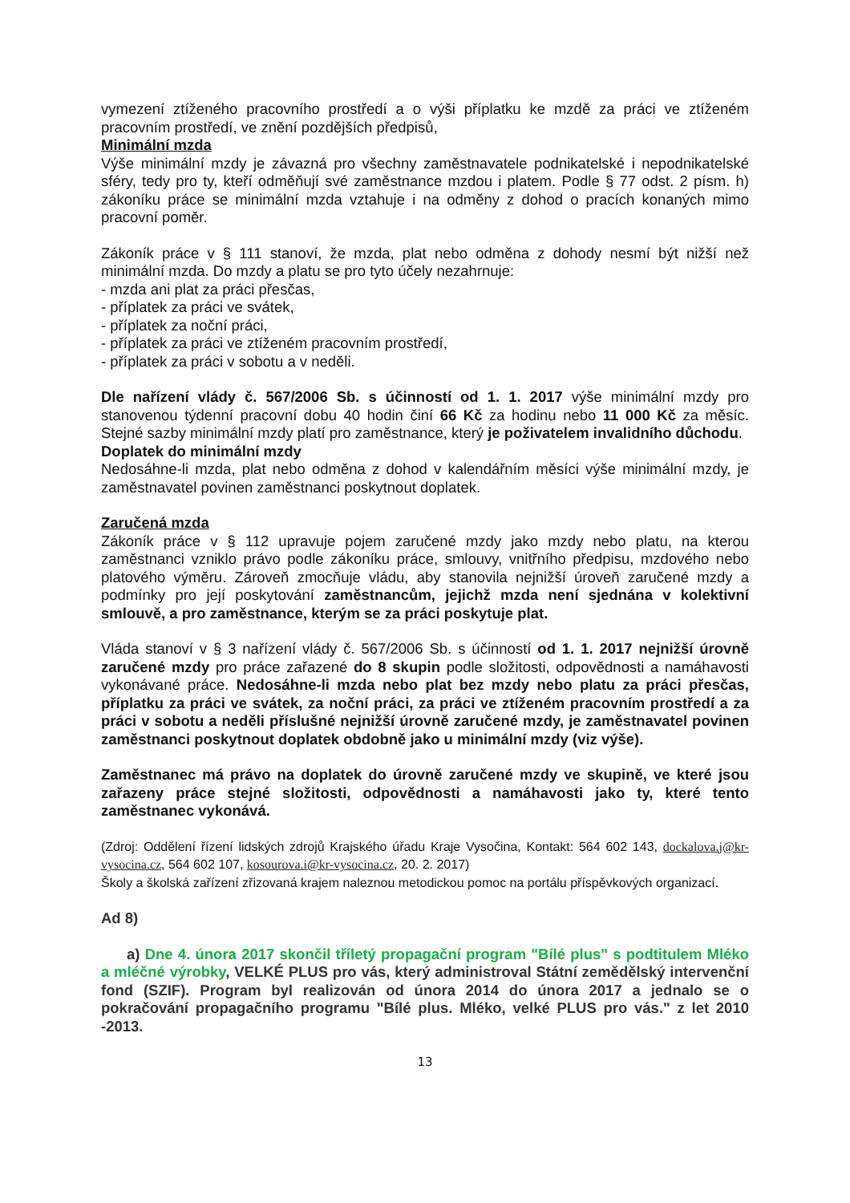vymezení ztíženého pracovního prostředí a o výši příplatku ke mzdě za práci ve ztíženém pracovním prostředí, ve znění pozdějších předpisů,
Minimální mzda
Výše minimální mzdy je závazná pro všechny zaměstnavatele podnikatelské i nepodnikatelské sféry, tedy pro ty, kteří odměňují své zaměstnance mzdou i platem. Podle § 77 odst. 2 písm. h) zákoníku práce se minimální mzda vztahuje i na odměny z dohod o pracích konaných mimo pracovní poměr.
Zákoník práce v § 111 stanoví, že mzda, plat nebo odměna z dohody nesmí být nižší než minimální mzda. Do mzdy a platu se pro tyto účely nezahrnuje:
- mzda ani plat za práci přesčas,
- příplatek za práci ve svátek,
- příplatek za noční práci,
- příplatek za práci ve ztíženém pracovním prostředí,
- příplatek za práci v sobotu a v neděli.
Dle nařízení vlády č. 567/2006 Sb. s účinností od 1. 1. 2017 výše minimální mzdy pro stanovenou týdenní pracovní dobu 40 hodin činí 66 Kč za hodinu nebo 11 000 Kč za měsíc. Stejné sazby minimální mzdy platí pro zaměstnance, který je poživatelem invalidního důchodu.
Doplatek do minimální mzdy
Nedosáhne-li mzda, plat nebo odměna z dohod v kalendářním měsíci výše minimální mzdy, je zaměstnavatel povinen zaměstnanci poskytnout doplatek.
Zaručená mzda
Zákoník práce v § 112 upravuje pojem zaručené mzdy jako mzdy nebo platu, na kterou zaměstnanci vzniklo právo podle zákoníku práce, smlouvy, vnitřního předpisu, mzdového nebo platového výměru. Zároveň zmocňuje vládu, aby stanovila nejnižší úroveň zaručené mzdy a podmínky pro její poskytování zaměstnancům, jejichž mzda není sjednána v kolektivní smlouvě, a pro zaměstnance, kterým se za práci poskytuje plat.
Vláda stanoví v § 3 nařízení vlády č. 567/2006 Sb. s účinností od 1. 1. 2017 nejnižší úrovně zaručené mzdy pro práce zařazené do 8 skupin podle složitosti, odpovědnosti a namáhavosti vykonávané práce. Nedosáhne-li mzda nebo plat bez mzdy nebo platu za práci přesčas, příplatku za práci ve svátek, za noční práci, za práci ve ztíženém pracovním prostředí a za práci v sobotu a neděli příslušné nejnižší úrovně zaručené mzdy, je zaměstnavatel povinen zaměstnanci poskytnout doplatek obdobně jako u minimální mzdy (viz výše).
Zaměstnanec má právo na doplatek do úrovně zaručené mzdy ve skupině, ve které jsou zařazeny práce stejné složitosti, odpovědnosti a namáhavosti jako ty, které tento zaměstnanec vykonává.
(Zdroj: Oddělení řízení lidských zdrojů Krajského úřadu Kraje Vysočina, Kontakt: 564 602 143, dockalova.j@kr-vysocina.cz, 564 602 107, kosourova.i@kr-vysocina.cz, 20. 2. 2017)
Školy a školská zařízení zřizovaná krajem naleznou metodickou pomoc na portálu příspěvkových organizací.
Ad 8)
a) Dne 4. února 2017 skončil tříletý propagační program "Bílé plus" s podtitulem Mléko a mléčné výrobky, VELKÉ PLUS pro vás, který administroval Státní zemědělský intervenční fond (SZIF). Program byl realizován od února 2014 do února 2017 a jednalo se o pokračování propagačního programu "Bílé plus. Mléko, velké PLUS pro vás." z let 2010 -2013.
13